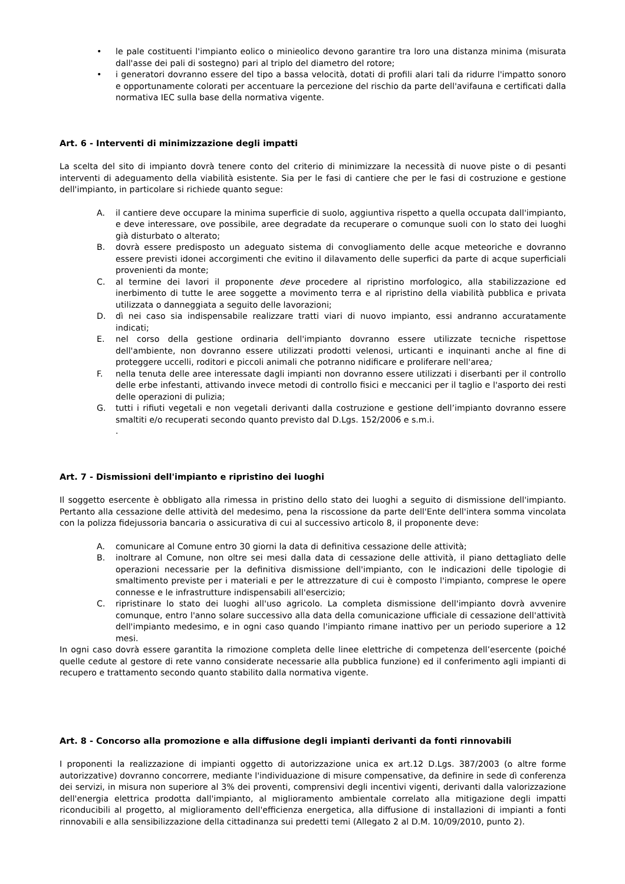• le pale costituenti l'impianto eolico o minieolico devono garantire tra loro una distanza minima (misurata dall'asse dei pali di sostegno) pari al triplo del diametro del rotore;
• i generatori dovranno essere del tipo a bassa velocità, dotati di profili alari tali da ridurre l'impatto sonoro e opportunamente colorati per accentuare la percezione del rischio da parte dell'avifauna e certificati dalla normativa IEC sulla base della normativa vigente.
Art. 6 - Interventi di minimizzazione degli impatti
La scelta del sito di impianto dovrà tenere conto del criterio di minimizzare la necessità di nuove piste o di pesanti interventi di adeguamento della viabilità esistente. Sia per le fasi di cantiere che per le fasi di costruzione e gestione dell'impianto, in particolare si richiede quanto segue:
A. il cantiere deve occupare la minima superficie di suolo, aggiuntiva rispetto a quella occupata dall'impianto, e deve interessare, ove possibile, aree degradate da recuperare o comunque suoli con lo stato dei luoghi già disturbato o alterato;
B. dovrà essere predisposto un adeguato sistema di convogliamento delle acque meteoriche e dovranno essere previsti idonei accorgimenti che evitino il dilavamento delle superfici da parte di acque superficiali provenienti da monte;
C. al termine dei lavori il proponente deve procedere al ripristino morfologico, alla stabilizzazione ed inerbimento di tutte le aree soggette a movimento terra e al ripristino della viabilità pubblica e privata utilizzata o danneggiata a seguito delle lavorazioni;
D. dì nei caso sia indispensabile realizzare tratti viari di nuovo impianto, essi andranno accuratamente indicati;
E. nel corso della gestione ordinaria dell'impianto dovranno essere utilizzate tecniche rispettose dell'ambiente, non dovranno essere utilizzati prodotti velenosi, urticanti e inquinanti anche al fine di proteggere uccelli, roditori e piccoli animali che potranno nidificare e proliferare nell'area;
F. nella tenuta delle aree interessate dagli impianti non dovranno essere utilizzati i diserbanti per il controllo delle erbe infestanti, attivando invece metodi di controllo fisici e meccanici per il taglio e l'asporto dei resti delle operazioni di pulizia;
G. tutti i rifiuti vegetali e non vegetali derivanti dalla costruzione e gestione dell’impianto dovranno essere smaltiti e/o recuperati secondo quanto previsto dal D.Lgs. 152/2006 e s.m.i.
.
Art. 7 - Dismissioni dell'impianto e ripristino dei luoghi
Il soggetto esercente è obbligato alla rimessa in pristino dello stato dei luoghi a seguito di dismissione dell'impianto. Pertanto alla cessazione delle attività del medesimo, pena la riscossione da parte dell'Ente dell'intera somma vincolata con la polizza fidejussoria bancaria o assicurativa di cui al successivo articolo 8, il proponente deve:
A. comunicare al Comune entro 30 giorni la data di definitiva cessazione delle attività;
B. inoltrare al Comune, non oltre sei mesi dalla data di cessazione delle attività, il piano dettagliato delle operazioni necessarie per la definitiva dismissione dell'impianto, con le indicazioni delle tipologie di smaltimento previste per i materiali e per le attrezzature di cui è composto l'impianto, comprese le opere connesse e le infrastrutture indispensabili all'esercizio;
C. ripristinare lo stato dei luoghi all'uso agricolo. La completa dismissione dell'impianto dovrà avvenire comunque, entro l'anno solare successivo alla data della comunicazione ufficiale di cessazione dell'attività dell'impianto medesimo, e in ogni caso quando l'impianto rimane inattivo per un periodo superiore a 12 mesi.
In ogni caso dovrà essere garantita la rimozione completa delle linee elettriche di competenza dell’esercente (poiché quelle cedute al gestore di rete vanno considerate necessarie alla pubblica funzione) ed il conferimento agli impianti di recupero e trattamento secondo quanto stabilito dalla normativa vigente.
Art. 8 - Concorso alla promozione e alla diffusione degli impianti derivanti da fonti rinnovabili
I proponenti la realizzazione di impianti oggetto di autorizzazione unica ex art.12 D.Lgs. 387/2003 (o altre forme autorizzative) dovranno concorrere, mediante l'individuazione di misure compensative, da definire in sede dì conferenza dei servizi, in misura non superiore al 3% dei proventi, comprensivi degli incentivi vigenti, derivanti dalla valorizzazione dell'energia elettrica prodotta dall'impianto, al miglioramento ambientale correlato alla mitigazione degli impatti riconducibili al progetto, al miglioramento dell'efficienza energetica, alla diffusione di installazioni di impianti a fonti rinnovabili e alla sensibilizzazione della cittadinanza sui predetti temi (Allegato 2 al D.M. 10/09/2010, punto 2).